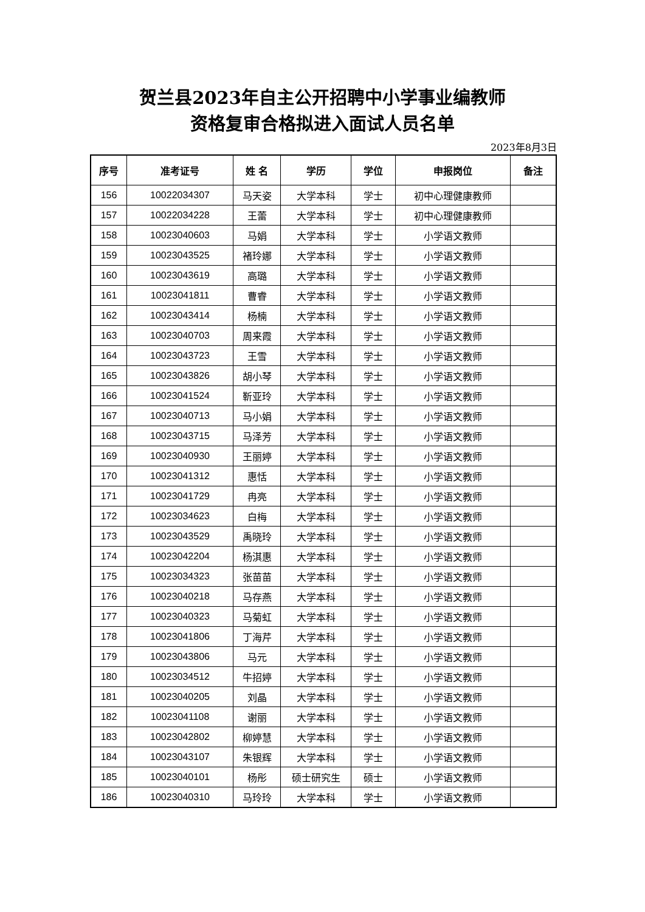贺兰县2023年自主公开招聘中小学事业编教师
资格复审合格拟进入面试人员名单
2023年8月3日
| 序号 | 准考证号 | 姓 名 | 学历 | 学位 | 申报岗位 | 备注 |
| --- | --- | --- | --- | --- | --- | --- |
| 156 | 10022034307 | 马天姿 | 大学本科 | 学士 | 初中心理健康教师 | |
| 157 | 10022034228 | 王蕾 | 大学本科 | 学士 | 初中心理健康教师 | |
| 158 | 10023040603 | 马娟 | 大学本科 | 学士 | 小学语文教师 | |
| 159 | 10023043525 | 褚玲娜 | 大学本科 | 学士 | 小学语文教师 | |
| 160 | 10023043619 | 高璐 | 大学本科 | 学士 | 小学语文教师 | |
| 161 | 10023041811 | 曹睿 | 大学本科 | 学士 | 小学语文教师 | |
| 162 | 10023043414 | 杨楠 | 大学本科 | 学士 | 小学语文教师 | |
| 163 | 10023040703 | 周来霞 | 大学本科 | 学士 | 小学语文教师 | |
| 164 | 10023043723 | 王雪 | 大学本科 | 学士 | 小学语文教师 | |
| 165 | 10023043826 | 胡小琴 | 大学本科 | 学士 | 小学语文教师 | |
| 166 | 10023041524 | 靳亚玲 | 大学本科 | 学士 | 小学语文教师 | |
| 167 | 10023040713 | 马小娟 | 大学本科 | 学士 | 小学语文教师 | |
| 168 | 10023043715 | 马泽芳 | 大学本科 | 学士 | 小学语文教师 | |
| 169 | 10023040930 | 王丽婷 | 大学本科 | 学士 | 小学语文教师 | |
| 170 | 10023041312 | 惠恬 | 大学本科 | 学士 | 小学语文教师 | |
| 171 | 10023041729 | 冉亮 | 大学本科 | 学士 | 小学语文教师 | |
| 172 | 10023034623 | 白梅 | 大学本科 | 学士 | 小学语文教师 | |
| 173 | 10023043529 | 禹晓玲 | 大学本科 | 学士 | 小学语文教师 | |
| 174 | 10023042204 | 杨淇惠 | 大学本科 | 学士 | 小学语文教师 | |
| 175 | 10023034323 | 张苗苗 | 大学本科 | 学士 | 小学语文教师 | |
| 176 | 10023040218 | 马存燕 | 大学本科 | 学士 | 小学语文教师 | |
| 177 | 10023040323 | 马菊虹 | 大学本科 | 学士 | 小学语文教师 | |
| 178 | 10023041806 | 丁海芹 | 大学本科 | 学士 | 小学语文教师 | |
| 179 | 10023043806 | 马元 | 大学本科 | 学士 | 小学语文教师 | |
| 180 | 10023034512 | 牛招婷 | 大学本科 | 学士 | 小学语文教师 | |
| 181 | 10023040205 | 刘晶 | 大学本科 | 学士 | 小学语文教师 | |
| 182 | 10023041108 | 谢丽 | 大学本科 | 学士 | 小学语文教师 | |
| 183 | 10023042802 | 柳婷慧 | 大学本科 | 学士 | 小学语文教师 | |
| 184 | 10023043107 | 朱银辉 | 大学本科 | 学士 | 小学语文教师 | |
| 185 | 10023040101 | 杨彤 | 硕士研究生 | 硕士 | 小学语文教师 | |
| 186 | 10023040310 | 马玲玲 | 大学本科 | 学士 | 小学语文教师 | |